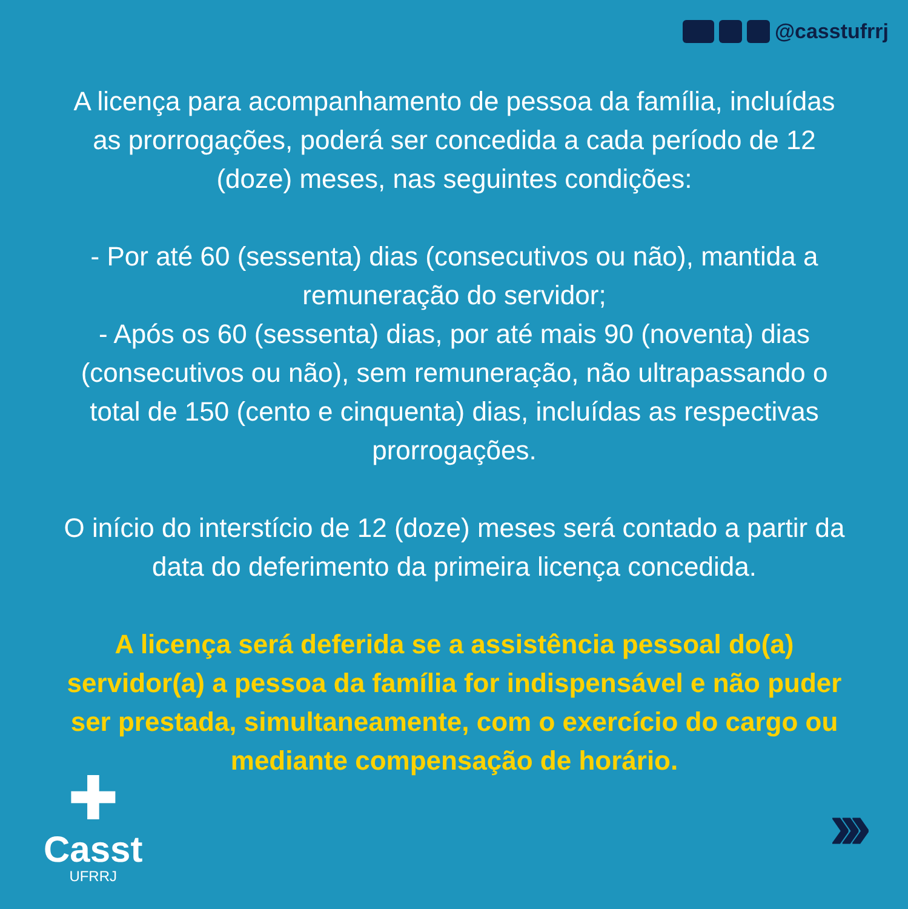@casstufrrj
A licença para acompanhamento de pessoa da família, incluídas as prorrogações, poderá ser concedida a cada período de 12 (doze) meses, nas seguintes condições:
- Por até 60 (sessenta) dias (consecutivos ou não), mantida a remuneração do servidor;
- Após os 60 (sessenta) dias, por até mais 90 (noventa) dias (consecutivos ou não), sem remuneração, não ultrapassando o total de 150 (cento e cinquenta) dias, incluídas as respectivas prorrogações.
O início do interstício de 12 (doze) meses será contado a partir da data do deferimento da primeira licença concedida.
A licença será deferida se a assistência pessoal do(a) servidor(a) a pessoa da família for indispensável e não puder ser prestada, simultaneamente, com o exercício do cargo ou mediante compensação de horário.
✚
Casst
UFRRJ
›››